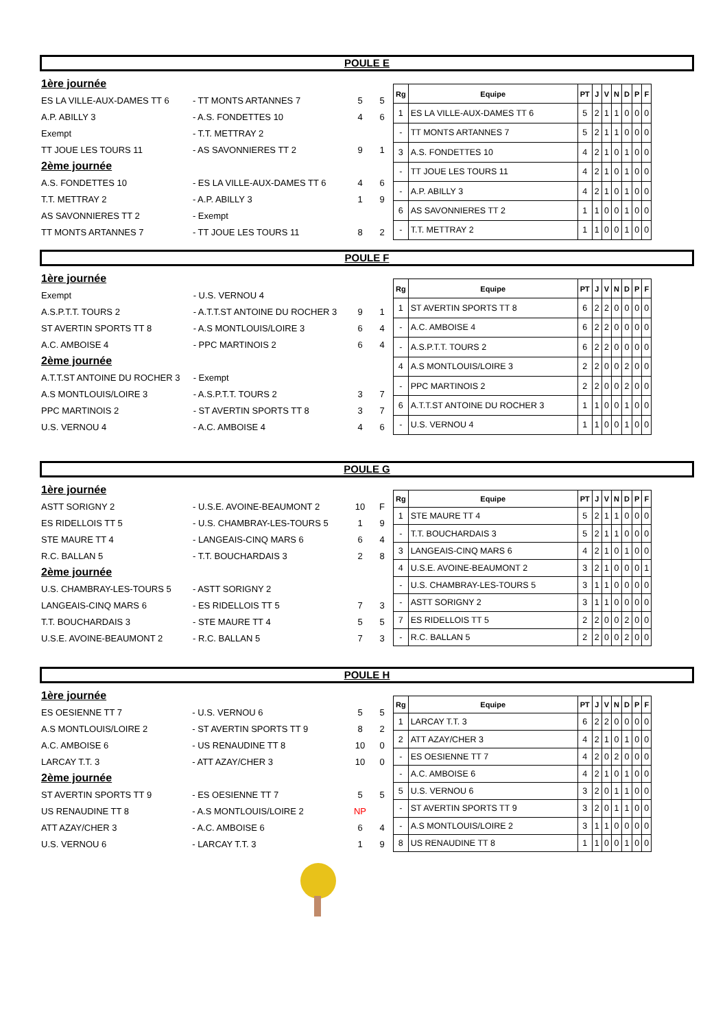POULE E
| 1ère journée | | | |
| ES LA VILLE-AUX-DAMES TT 6 | - TT MONTS ARTANNES 7 | 5 | 5 |
| A.P. ABILLY 3 | - A.S. FONDETTES 10 | 4 | 6 |
| Exempt | - T.T. METTRAY 2 | | |
| TT JOUE LES TOURS 11 | - AS SAVONNIERES TT 2 | 9 | 1 |
| 2ème journée | | | |
| A.S. FONDETTES 10 | - ES LA VILLE-AUX-DAMES TT 6 | 4 | 6 |
| T.T. METTRAY 2 | - A.P. ABILLY 3 | 1 | 9 |
| AS SAVONNIERES TT 2 | - Exempt | | |
| TT MONTS ARTANNES 7 | - TT JOUE LES TOURS 11 | 8 | 2 |
| Rg | Equipe | PT | J | V | N | D | P | F |
| --- | --- | --- | --- | --- | --- | --- | --- | --- |
| 1 | ES LA VILLE-AUX-DAMES TT 6 | 5 | 2 | 1 | 1 | 0 | 0 | 0 |
| - | TT MONTS ARTANNES 7 | 5 | 2 | 1 | 1 | 0 | 0 | 0 |
| 3 | A.S. FONDETTES 10 | 4 | 2 | 1 | 0 | 1 | 0 | 0 |
| - | TT JOUE LES TOURS 11 | 4 | 2 | 1 | 0 | 1 | 0 | 0 |
| - | A.P. ABILLY 3 | 4 | 2 | 1 | 0 | 1 | 0 | 0 |
| 6 | AS SAVONNIERES TT 2 | 1 | 1 | 0 | 0 | 1 | 0 | 0 |
| - | T.T. METTRAY 2 | 1 | 1 | 0 | 0 | 1 | 0 | 0 |
POULE F
| 1ère journée | | | |
| Exempt | - U.S. VERNOU 4 | | |
| A.S.P.T.T. TOURS 2 | - A.T.T.ST ANTOINE DU ROCHER 3 | 9 | 1 |
| ST AVERTIN SPORTS TT 8 | - A.S MONTLOUIS/LOIRE 3 | 6 | 4 |
| A.C. AMBOISE 4 | - PPC MARTINOIS 2 | 6 | 4 |
| 2ème journée | | | |
| A.T.T.ST ANTOINE DU ROCHER 3 | - Exempt | | |
| A.S MONTLOUIS/LOIRE 3 | - A.S.P.T.T. TOURS 2 | 3 | 7 |
| PPC MARTINOIS 2 | - ST AVERTIN SPORTS TT 8 | 3 | 7 |
| U.S. VERNOU 4 | - A.C. AMBOISE 4 | 4 | 6 |
| Rg | Equipe | PT | J | V | N | D | P | F |
| --- | --- | --- | --- | --- | --- | --- | --- | --- |
| 1 | ST AVERTIN SPORTS TT 8 | 6 | 2 | 2 | 0 | 0 | 0 | 0 |
| - | A.C. AMBOISE 4 | 6 | 2 | 2 | 0 | 0 | 0 | 0 |
| - | A.S.P.T.T. TOURS 2 | 6 | 2 | 2 | 0 | 0 | 0 | 0 |
| 4 | A.S MONTLOUIS/LOIRE 3 | 2 | 2 | 0 | 0 | 2 | 0 | 0 |
| - | PPC MARTINOIS 2 | 2 | 2 | 0 | 0 | 2 | 0 | 0 |
| 6 | A.T.T.ST ANTOINE DU ROCHER 3 | 1 | 1 | 0 | 0 | 1 | 0 | 0 |
| - | U.S. VERNOU 4 | 1 | 1 | 0 | 0 | 1 | 0 | 0 |
POULE G
| 1ère journée | | | |
| ASTT SORIGNY 2 | - U.S.E. AVOINE-BEAUMONT 2 | 10 | F |
| ES RIDELLOIS TT 5 | - U.S. CHAMBRAY-LES-TOURS 5 | 1 | 9 |
| STE MAURE TT 4 | - LANGEAIS-CINQ MARS 6 | 6 | 4 |
| R.C. BALLAN 5 | - T.T. BOUCHARDAIS 3 | 2 | 8 |
| 2ème journée | | | |
| U.S. CHAMBRAY-LES-TOURS 5 | - ASTT SORIGNY 2 | | |
| LANGEAIS-CINQ MARS 6 | - ES RIDELLOIS TT 5 | 7 | 3 |
| T.T. BOUCHARDAIS 3 | - STE MAURE TT 4 | 5 | 5 |
| U.S.E. AVOINE-BEAUMONT 2 | - R.C. BALLAN 5 | 7 | 3 |
| Rg | Equipe | PT | J | V | N | D | P | F |
| --- | --- | --- | --- | --- | --- | --- | --- | --- |
| 1 | STE MAURE TT 4 | 5 | 2 | 1 | 1 | 0 | 0 | 0 |
| - | T.T. BOUCHARDAIS 3 | 5 | 2 | 1 | 1 | 0 | 0 | 0 |
| 3 | LANGEAIS-CINQ MARS 6 | 4 | 2 | 1 | 0 | 1 | 0 | 0 |
| 4 | U.S.E. AVOINE-BEAUMONT 2 | 3 | 2 | 1 | 0 | 0 | 0 | 1 |
| - | U.S. CHAMBRAY-LES-TOURS 5 | 3 | 1 | 1 | 0 | 0 | 0 | 0 |
| - | ASTT SORIGNY 2 | 3 | 1 | 1 | 0 | 0 | 0 | 0 |
| 7 | ES RIDELLOIS TT 5 | 2 | 2 | 0 | 0 | 2 | 0 | 0 |
| - | R.C. BALLAN 5 | 2 | 2 | 0 | 0 | 2 | 0 | 0 |
POULE H
| 1ère journée | | | |
| ES OESIENNE TT 7 | - U.S. VERNOU 6 | 5 | 5 |
| A.S MONTLOUIS/LOIRE 2 | - ST AVERTIN SPORTS TT 9 | 8 | 2 |
| A.C. AMBOISE 6 | - US RENAUDINE TT 8 | 10 | 0 |
| LARCAY T.T. 3 | - ATT AZAY/CHER 3 | 10 | 0 |
| 2ème journée | | | |
| ST AVERTIN SPORTS TT 9 | - ES OESIENNE TT 7 | 5 | 5 |
| US RENAUDINE TT 8 | - A.S MONTLOUIS/LOIRE 2 | NP | |
| ATT AZAY/CHER 3 | - A.C. AMBOISE 6 | 6 | 4 |
| U.S. VERNOU 6 | - LARCAY T.T. 3 | 1 | 9 |
| Rg | Equipe | PT | J | V | N | D | P | F |
| --- | --- | --- | --- | --- | --- | --- | --- | --- |
| 1 | LARCAY T.T. 3 | 6 | 2 | 2 | 0 | 0 | 0 | 0 |
| 2 | ATT AZAY/CHER 3 | 4 | 2 | 1 | 0 | 1 | 0 | 0 |
| - | ES OESIENNE TT 7 | 4 | 2 | 0 | 2 | 0 | 0 | 0 |
| - | A.C. AMBOISE 6 | 4 | 2 | 1 | 0 | 1 | 0 | 0 |
| 5 | U.S. VERNOU 6 | 3 | 2 | 0 | 1 | 1 | 0 | 0 |
| - | ST AVERTIN SPORTS TT 9 | 3 | 2 | 0 | 1 | 1 | 0 | 0 |
| - | A.S MONTLOUIS/LOIRE 2 | 3 | 1 | 1 | 0 | 0 | 0 | 0 |
| 8 | US RENAUDINE TT 8 | 1 | 1 | 0 | 0 | 1 | 0 | 0 |